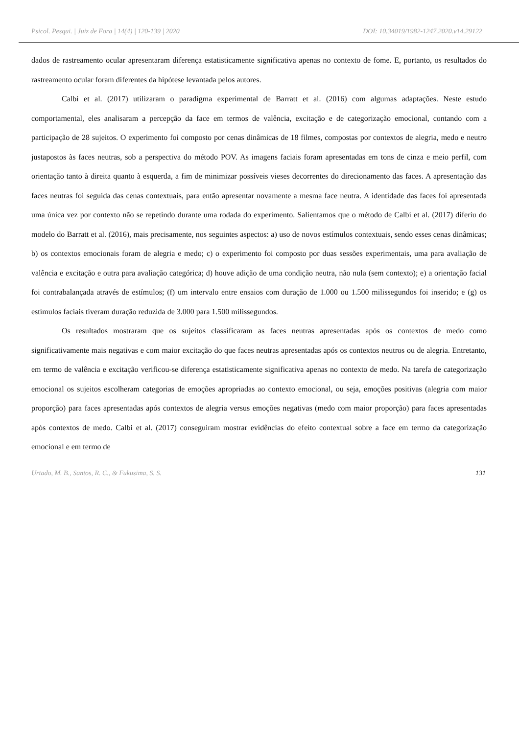Psicol. Pesqui. | Juiz de Fora | 14(4) | 120-139 | 2020 DOI: 10.34019/1982-1247.2020.v14.29122
dados de rastreamento ocular apresentaram diferença estatisticamente significativa apenas no contexto de fome. E, portanto, os resultados do rastreamento ocular foram diferentes da hipótese levantada pelos autores.
Calbi et al. (2017) utilizaram o paradigma experimental de Barratt et al. (2016) com algumas adaptações. Neste estudo comportamental, eles analisaram a percepção da face em termos de valência, excitação e de categorização emocional, contando com a participação de 28 sujeitos. O experimento foi composto por cenas dinâmicas de 18 filmes, compostas por contextos de alegria, medo e neutro justapostos às faces neutras, sob a perspectiva do método POV. As imagens faciais foram apresentadas em tons de cinza e meio perfil, com orientação tanto à direita quanto à esquerda, a fim de minimizar possíveis vieses decorrentes do direcionamento das faces. A apresentação das faces neutras foi seguida das cenas contextuais, para então apresentar novamente a mesma face neutra. A identidade das faces foi apresentada uma única vez por contexto não se repetindo durante uma rodada do experimento. Salientamos que o método de Calbi et al. (2017) diferiu do modelo do Barratt et al. (2016), mais precisamente, nos seguintes aspectos: a) uso de novos estímulos contextuais, sendo esses cenas dinâmicas; b) os contextos emocionais foram de alegria e medo; c) o experimento foi composto por duas sessões experimentais, uma para avaliação de valência e excitação e outra para avaliação categórica; d) houve adição de uma condição neutra, não nula (sem contexto); e) a orientação facial foi contrabalançada através de estímulos; (f) um intervalo entre ensaios com duração de 1.000 ou 1.500 milissegundos foi inserido; e (g) os estímulos faciais tiveram duração reduzida de 3.000 para 1.500 milissegundos.
Os resultados mostraram que os sujeitos classificaram as faces neutras apresentadas após os contextos de medo como significativamente mais negativas e com maior excitação do que faces neutras apresentadas após os contextos neutros ou de alegria. Entretanto, em termo de valência e excitação verificou-se diferença estatisticamente significativa apenas no contexto de medo. Na tarefa de categorização emocional os sujeitos escolheram categorias de emoções apropriadas ao contexto emocional, ou seja, emoções positivas (alegria com maior proporção) para faces apresentadas após contextos de alegria versus emoções negativas (medo com maior proporção) para faces apresentadas após contextos de medo. Calbi et al. (2017) conseguiram mostrar evidências do efeito contextual sobre a face em termo da categorização emocional e em termo de
Urtado, M. B., Santos, R. C., & Fukusima, S. S. 131